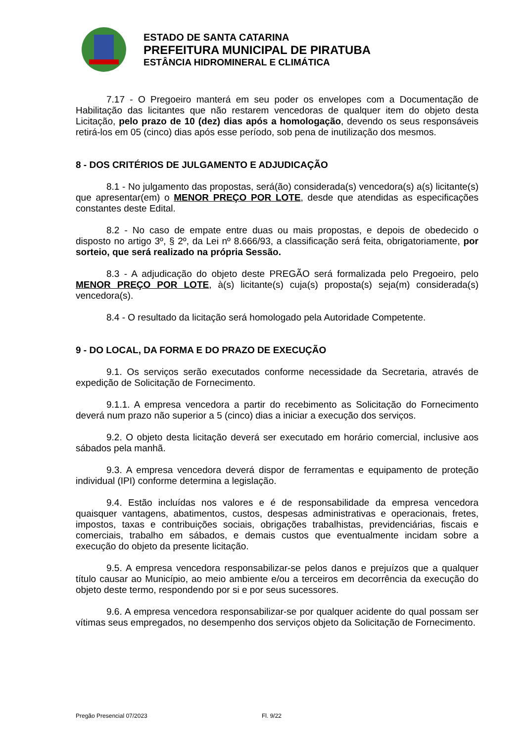ESTADO DE SANTA CATARINA
PREFEITURA MUNICIPAL DE PIRATUBA
ESTÂNCIA HIDROMINERAL E CLIMÁTICA
7.17 - O Pregoeiro manterá em seu poder os envelopes com a Documentação de Habilitação das licitantes que não restarem vencedoras de qualquer item do objeto desta Licitação, pelo prazo de 10 (dez) dias após a homologação, devendo os seus responsáveis retirá-los em 05 (cinco) dias após esse período, sob pena de inutilização dos mesmos.
8 - DOS CRITÉRIOS DE JULGAMENTO E ADJUDICAÇÃO
8.1 - No julgamento das propostas, será(ão) considerada(s) vencedora(s) a(s) licitante(s) que apresentar(em) o MENOR PREÇO POR LOTE, desde que atendidas as especificações constantes deste Edital.
8.2 - No caso de empate entre duas ou mais propostas, e depois de obedecido o disposto no artigo 3º, § 2º, da Lei nº 8.666/93, a classificação será feita, obrigatoriamente, por sorteio, que será realizado na própria Sessão.
8.3 - A adjudicação do objeto deste PREGÃO será formalizada pelo Pregoeiro, pelo MENOR PREÇO POR LOTE, à(s) licitante(s) cuja(s) proposta(s) seja(m) considerada(s) vencedora(s).
8.4 - O resultado da licitação será homologado pela Autoridade Competente.
9 - DO LOCAL, DA FORMA E DO PRAZO DE EXECUÇÃO
9.1. Os serviços serão executados conforme necessidade da Secretaria, através de expedição de Solicitação de Fornecimento.
9.1.1. A empresa vencedora a partir do recebimento as Solicitação do Fornecimento deverá num prazo não superior a 5 (cinco) dias a iniciar a execução dos serviços.
9.2. O objeto desta licitação deverá ser executado em horário comercial, inclusive aos sábados pela manhã.
9.3. A empresa vencedora deverá dispor de ferramentas e equipamento de proteção individual (IPI) conforme determina a legislação.
9.4. Estão incluídas nos valores e é de responsabilidade da empresa vencedora quaisquer vantagens, abatimentos, custos, despesas administrativas e operacionais, fretes, impostos, taxas e contribuições sociais, obrigações trabalhistas, previdenciárias, fiscais e comerciais, trabalho em sábados, e demais custos que eventualmente incidam sobre a execução do objeto da presente licitação.
9.5. A empresa vencedora responsabilizar-se pelos danos e prejuízos que a qualquer título causar ao Município, ao meio ambiente e/ou a terceiros em decorrência da execução do objeto deste termo, respondendo por si e por seus sucessores.
9.6. A empresa vencedora responsabilizar-se por qualquer acidente do qual possam ser vítimas seus empregados, no desempenho dos serviços objeto da Solicitação de Fornecimento.
Pregão Presencial 07/2023 Fl. 9/22